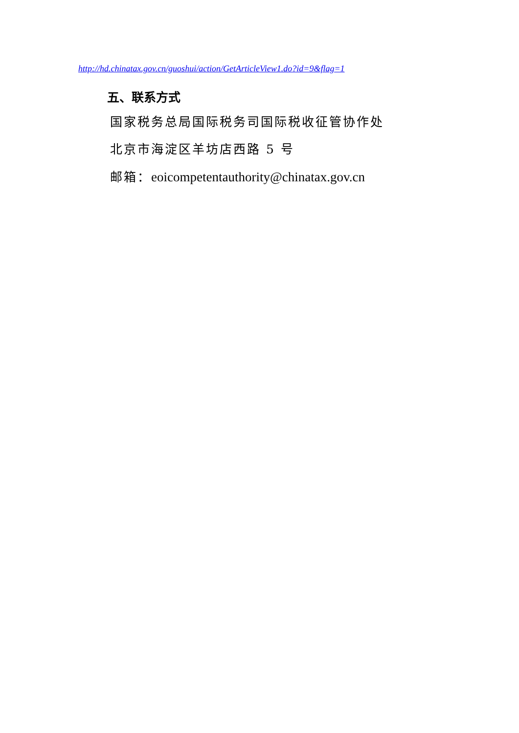http://hd.chinatax.gov.cn/guoshui/action/GetArticleView1.do?id=9&flag=1
五、联系方式
国家税务总局国际税务司国际税收征管协作处
北京市海淀区羊坊店西路 5 号
邮箱：eoicompetentauthority@chinatax.gov.cn